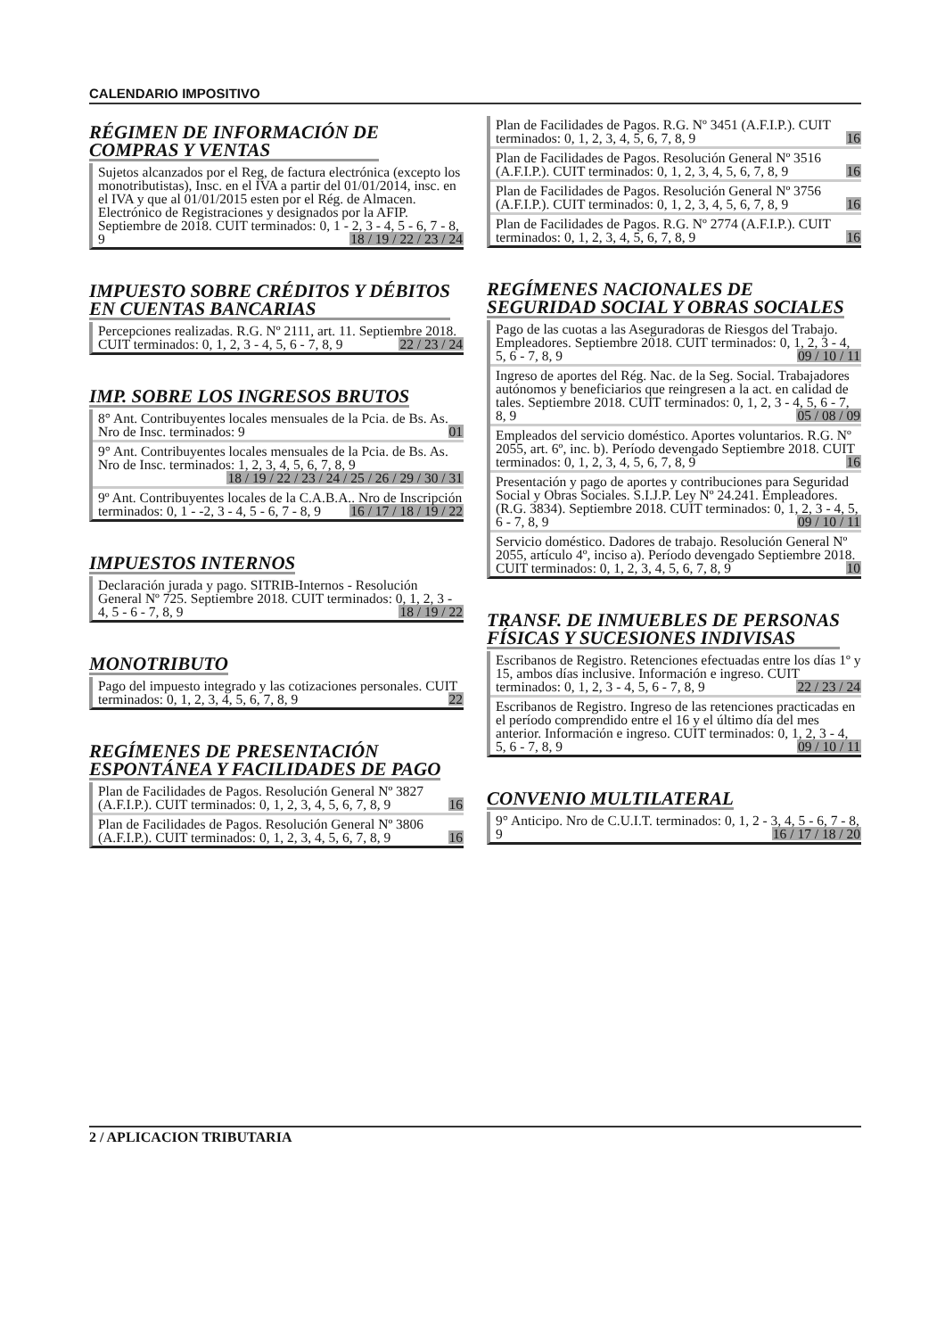CALENDARIO IMPOSITIVO
RÉGIMEN DE INFORMACIÓN DE
COMPRAS Y VENTAS
Sujetos alcanzados por el Reg, de factura electrónica (excepto los monotributistas), Insc. en el IVA a partir del 01/01/2014, insc. en el IVA y que al 01/01/2015 esten por el Rég. de Almacen. Electrónico de Registraciones y designados por la AFIP. Septiembre de 2018. CUIT terminados: 0, 1 - 2, 3 - 4, 5 - 6, 7 - 8, 9 18 / 19 / 22 / 23 / 24
IMPUESTO SOBRE CRÉDITOS Y DÉBITOS
EN CUENTAS BANCARIAS
Percepciones realizadas. R.G. Nº 2111, art. 11. Septiembre 2018. CUIT terminados: 0, 1, 2, 3 - 4, 5, 6 - 7, 8, 9 22 / 23 / 24
IMP. SOBRE LOS INGRESOS BRUTOS
8° Ant. Contribuyentes locales mensuales de la Pcia. de Bs. As. Nro de Insc. terminados: 9 01
9° Ant. Contribuyentes locales mensuales de la Pcia. de Bs. As. Nro de Insc. terminados: 1, 2, 3, 4, 5, 6, 7, 8, 9 18 / 19 / 22 / 23 / 24 / 25 / 26 / 29 / 30 / 31
9º Ant. Contribuyentes locales de la C.A.B.A.. Nro de Inscripción terminados: 0, 1 - -2, 3 - 4, 5 - 6, 7 - 8, 9 16 / 17 / 18 / 19 / 22
IMPUESTOS INTERNOS
Declaración jurada y pago. SITRIB-Internos - Resolución General Nº 725. Septiembre 2018. CUIT terminados: 0, 1, 2, 3 - 4, 5 - 6 - 7, 8, 9 18 / 19 / 22
MONOTRIBUTO
Pago del impuesto integrado y las cotizaciones personales. CUIT terminados: 0, 1, 2, 3, 4, 5, 6, 7, 8, 9 22
REGÍMENES DE PRESENTACIÓN
ESPONTÁNEA Y FACILIDADES DE PAGO
Plan de Facilidades de Pagos. Resolución General Nº 3827 (A.F.I.P.). CUIT terminados: 0, 1, 2, 3, 4, 5, 6, 7, 8, 9 16
Plan de Facilidades de Pagos. Resolución General Nº 3806 (A.F.I.P.). CUIT terminados: 0, 1, 2, 3, 4, 5, 6, 7, 8, 9 16
Plan de Facilidades de Pagos. R.G. Nº 3451 (A.F.I.P.). CUIT terminados: 0, 1, 2, 3, 4, 5, 6, 7, 8, 9 16
Plan de Facilidades de Pagos. Resolución General Nº 3516 (A.F.I.P.). CUIT terminados: 0, 1, 2, 3, 4, 5, 6, 7, 8, 9 16
Plan de Facilidades de Pagos. Resolución General Nº 3756 (A.F.I.P.). CUIT terminados: 0, 1, 2, 3, 4, 5, 6, 7, 8, 9 16
Plan de Facilidades de Pagos. R.G. Nº 2774 (A.F.I.P.). CUIT terminados: 0, 1, 2, 3, 4, 5, 6, 7, 8, 9 16
REGÍMENES NACIONALES DE
SEGURIDAD SOCIAL Y OBRAS SOCIALES
Pago de las cuotas a las Aseguradoras de Riesgos del Trabajo. Empleadores. Septiembre 2018. CUIT terminados: 0, 1, 2, 3 - 4, 5, 6 - 7, 8, 9 09 / 10 / 11
Ingreso de aportes del Rég. Nac. de la Seg. Social. Trabajadores autónomos y beneficiarios que reingresen a la act. en calidad de tales. Septiembre 2018. CUIT terminados: 0, 1, 2, 3 - 4, 5, 6 - 7, 8, 9 05 / 08 / 09
Empleados del servicio doméstico. Aportes voluntarios. R.G. Nº 2055, art. 6º, inc. b). Período devengado Septiembre 2018. CUIT terminados: 0, 1, 2, 3, 4, 5, 6, 7, 8, 9 16
Presentación y pago de aportes y contribuciones para Seguridad Social y Obras Sociales. S.I.J.P. Ley Nº 24.241. Empleadores. (R.G. 3834). Septiembre 2018. CUIT terminados: 0, 1, 2, 3 - 4, 5, 6 - 7, 8, 9 09 / 10 / 11
Servicio doméstico. Dadores de trabajo. Resolución General Nº 2055, artículo 4º, inciso a). Período devengado Septiembre 2018. CUIT terminados: 0, 1, 2, 3, 4, 5, 6, 7, 8, 9 10
TRANSF. DE INMUEBLES DE PERSONAS
FÍSICAS Y SUCESIONES INDIVISAS
Escribanos de Registro. Retenciones efectuadas entre los días 1º y 15, ambos días inclusive. Información e ingreso. CUIT terminados: 0, 1, 2, 3 - 4, 5, 6 - 7, 8, 9 22 / 23 / 24
Escribanos de Registro. Ingreso de las retenciones practicadas en el período comprendido entre el 16 y el último día del mes anterior. Información e ingreso. CUIT terminados: 0, 1, 2, 3 - 4, 5, 6 - 7, 8, 9 09 / 10 / 11
CONVENIO MULTILATERAL
9° Anticipo. Nro de C.U.I.T. terminados: 0, 1, 2 - 3, 4, 5 - 6, 7 - 8, 9 16 / 17 / 18 / 20
2 / APLICACION TRIBUTARIA